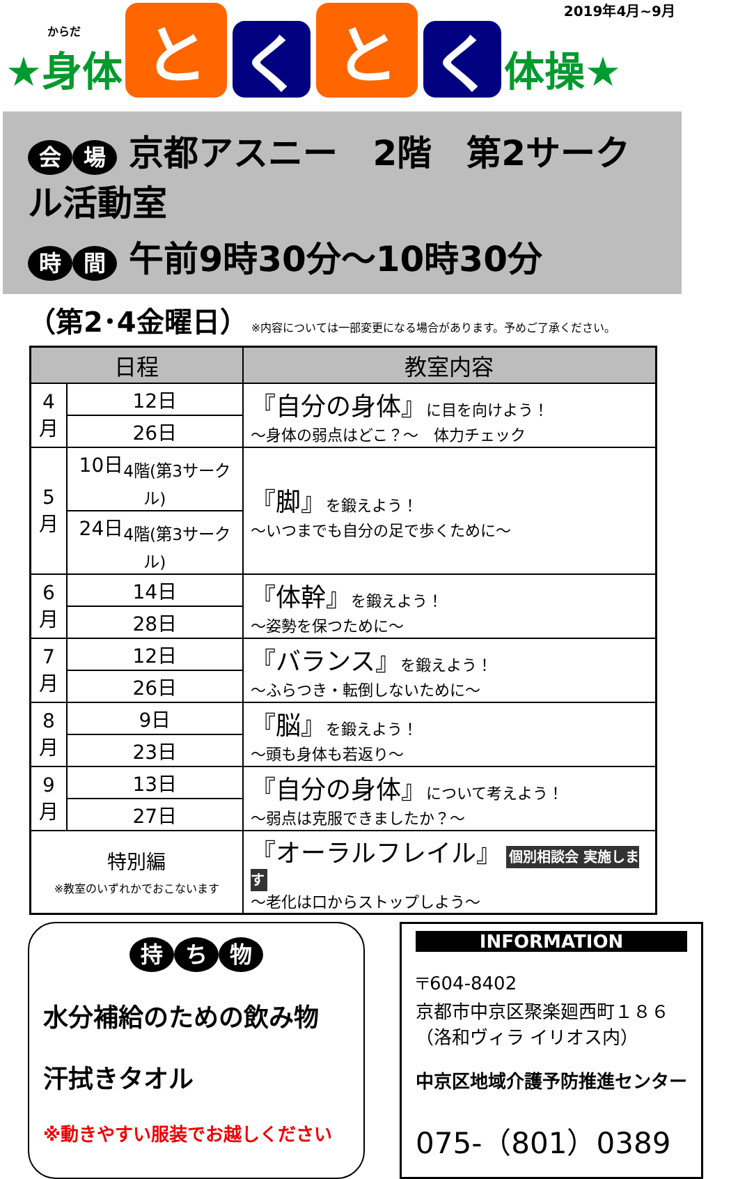2019年4月~9月
からだ
★身体
とく と く
体操★
会場 京都アスニー　2階　第2サークル活動室
時間 午前9時30分～10時30分
（第2･4金曜日） ※内容については一部変更になる場合があります。予めご了承ください。
| 日程 | | 教室内容 |
| --- | --- | --- |
| 4月 | 12日 | 『自分の身体』 に目を向けよう！ ～身体の弱点はどこ？～ 体力チェック |
| | 26日 | |
| 5月 | 10日<sub>4階(第3サークル)</sub> | 『脚』 を鍛えよう！ ～いつまでも自分の足で歩くために～ |
| | 24日<sub>4階(第3サークル)</sub> | |
| 6月 | 14日 | 『体幹』 を鍛えよう！ ～姿勢を保つために～ |
| | 28日 | |
| 7月 | 12日 | 『バランス』 を鍛えよう！ ～ふらつき・転倒しないために～ |
| | 26日 | |
| 8月 | 9日 | 『脳』 を鍛えよう！ ～頭も身体も若返り～ |
| | 23日 | |
| 9月 | 13日 | 『自分の身体』 について考えよう！ ～弱点は克服できましたか？～ |
| | 27日 | |
| 特別編 ※教室のいずれかでおこないます | | 『オーラルフレイル』 個別相談会 実施します ～老化は口からストップしよう～ |
持ち 物
水分補給のための飲み物
汗拭きタオル
※動きやすい服装でお越しください
INFORMATION
〒604-8402
京都市中京区聚楽廻西町１８６
（洛和ヴィラ イリオス内）
中京区地域介護予防推進センター
075-（801）0389